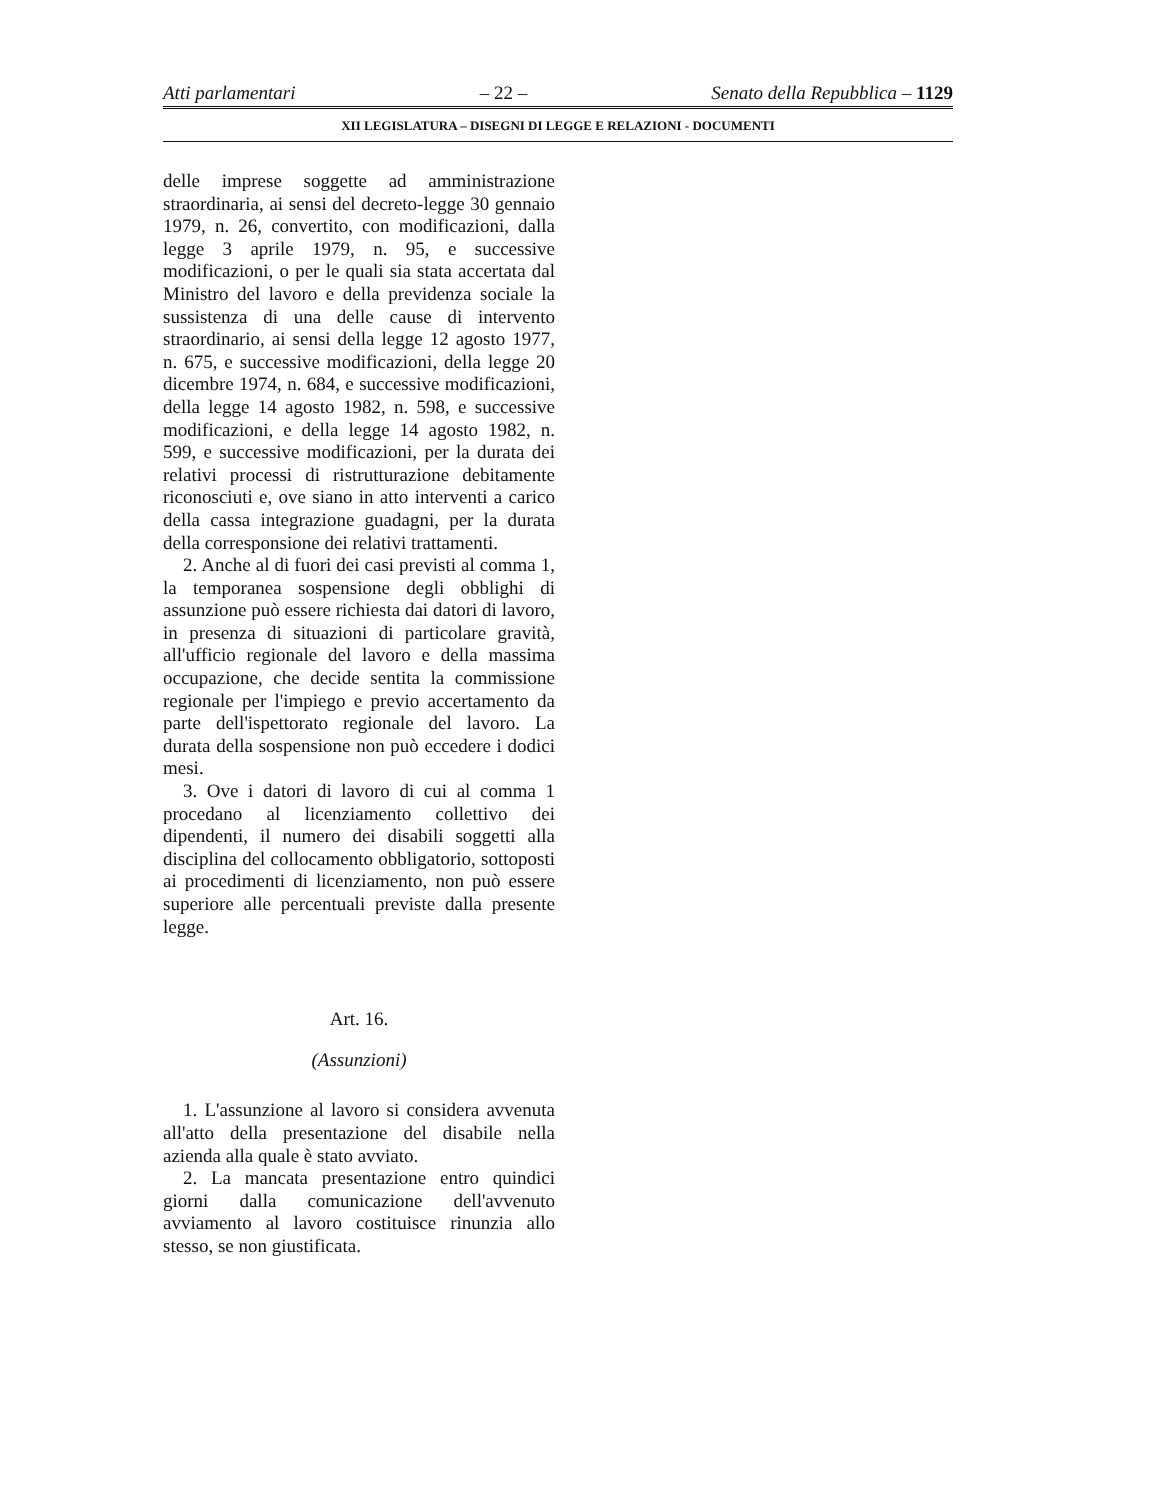Atti parlamentari – 22 – Senato della Repubblica – 1129
XII LEGISLATURA – DISEGNI DI LEGGE E RELAZIONI - DOCUMENTI
delle imprese soggette ad amministrazione straordinaria, ai sensi del decreto-legge 30 gennaio 1979, n. 26, convertito, con modificazioni, dalla legge 3 aprile 1979, n. 95, e successive modificazioni, o per le quali sia stata accertata dal Ministro del lavoro e della previdenza sociale la sussistenza di una delle cause di intervento straordinario, ai sensi della legge 12 agosto 1977, n. 675, e successive modificazioni, della legge 20 dicembre 1974, n. 684, e successive modificazioni, della legge 14 agosto 1982, n. 598, e successive modificazioni, e della legge 14 agosto 1982, n. 599, e successive modificazioni, per la durata dei relativi processi di ristrutturazione debitamente riconosciuti e, ove siano in atto interventi a carico della cassa integrazione guadagni, per la durata della corresponsione dei relativi trattamenti.
2. Anche al di fuori dei casi previsti al comma 1, la temporanea sospensione degli obblighi di assunzione può essere richiesta dai datori di lavoro, in presenza di situazioni di particolare gravità, all'ufficio regionale del lavoro e della massima occupazione, che decide sentita la commissione regionale per l'impiego e previo accertamento da parte dell'ispettorato regionale del lavoro. La durata della sospensione non può eccedere i dodici mesi.
3. Ove i datori di lavoro di cui al comma 1 procedano al licenziamento collettivo dei dipendenti, il numero dei disabili soggetti alla disciplina del collocamento obbligatorio, sottoposti ai procedimenti di licenziamento, non può essere superiore alle percentuali previste dalla presente legge.
Art. 16.
(Assunzioni)
1. L'assunzione al lavoro si considera avvenuta all'atto della presentazione del disabile nella azienda alla quale è stato avviato.
2. La mancata presentazione entro quindici giorni dalla comunicazione dell'avvenuto avviamento al lavoro costituisce rinunzia allo stesso, se non giustificata.